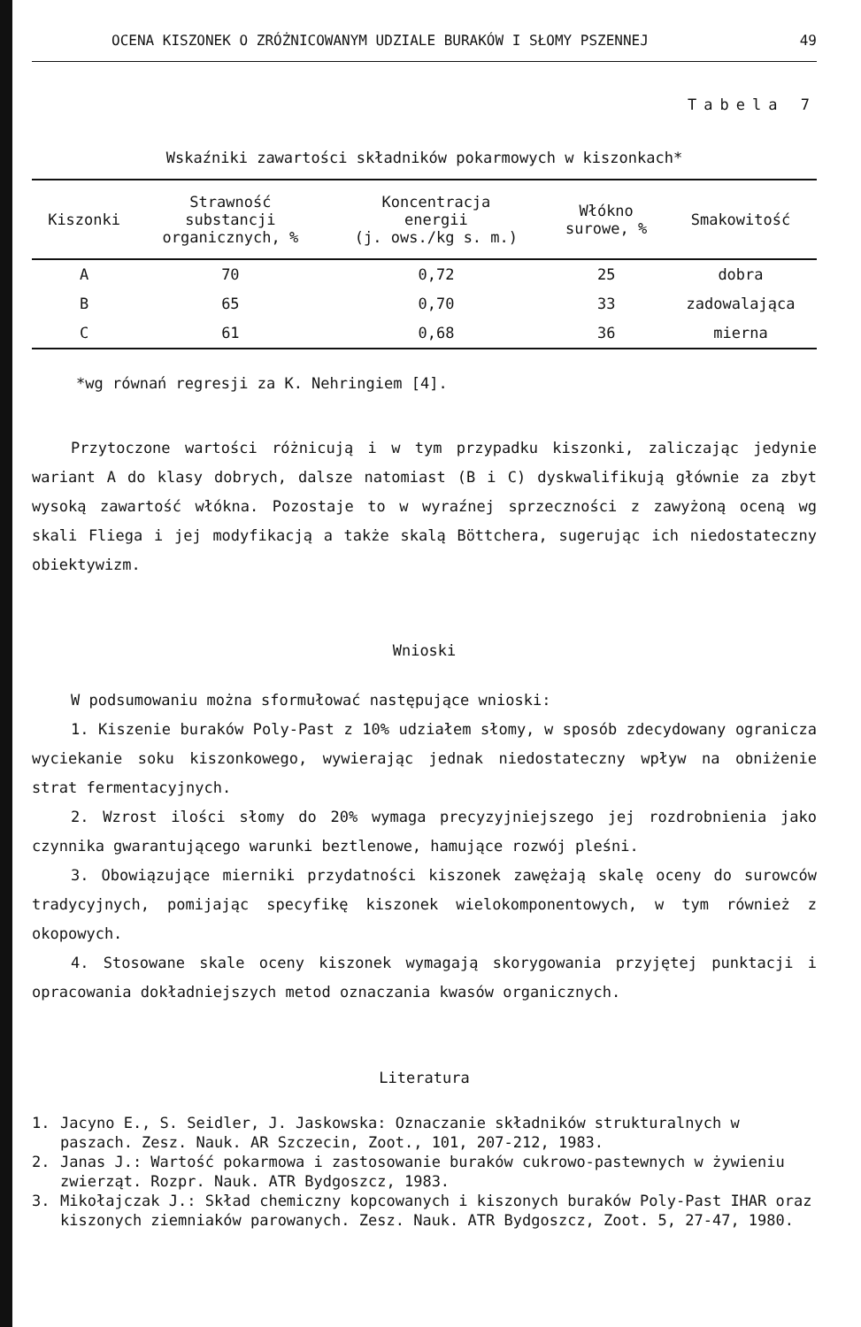OCENA KISZONEK O ZRÓŻNICOWANYM UDZIALE BURAKÓW I SŁOMY PSZENNEJ 49
Tabela 7
Wskaźniki zawartości składników pokarmowych w kiszonkach*
| Kiszonki | Strawność substancji organicznych, % | Koncentracja energii (j. ows./kg s. m.) | Włókno surowe, % | Smakowitość |
| --- | --- | --- | --- | --- |
| A | 70 | 0,72 | 25 | dobra |
| B | 65 | 0,70 | 33 | zadowalająca |
| C | 61 | 0,68 | 36 | mierna |
*wg równań regresji za K. Nehringiem [4].
Przytoczone wartości różnicują i w tym przypadku kiszonki, zaliczając jedynie wariant A do klasy dobrych, dalsze natomiast (B i C) dyskwalifikują głównie za zbyt wysoką zawartość włókna. Pozostaje to w wyraźnej sprzeczności z zawyżoną oceną wg skali Fliega i jej modyfikacją a także skalą Böttchera, sugerując ich niedostateczny obiektywizm.
Wnioski
W podsumowaniu można sformułować następujące wnioski:
1. Kiszenie buraków Poly-Past z 10% udziałem słomy, w sposób zdecydowany ogranicza wyciekanie soku kiszonkowego, wywierając jednak niedostateczny wpływ na obniżenie strat fermentacyjnych.
2. Wzrost ilości słomy do 20% wymaga precyzyjniejszego jej rozdrobnienia jako czynnika gwarantującego warunki beztlenowe, hamujące rozwój pleśni.
3. Obowiązujące mierniki przydatności kiszonek zawężają skalę oceny do surowców tradycyjnych, pomijając specyfikę kiszonek wielokomponentowych, w tym również z okopowych.
4. Stosowane skale oceny kiszonek wymagają skorygowania przyjętej punktacji i opracowania dokładniejszych metod oznaczania kwasów organicznych.
Literatura
1. Jacyno E., S. Seidler, J. Jaskowska: Oznaczanie składników strukturalnych w paszach. Zesz. Nauk. AR Szczecin, Zoot., 101, 207-212, 1983.
2. Janas J.: Wartość pokarmowa i zastosowanie buraków cukrowo-pastewnych w żywieniu zwierząt. Rozpr. Nauk. ATR Bydgoszcz, 1983.
3. Mikołajczak J.: Skład chemiczny kopcowanych i kiszonych buraków Poly-Past IHAR oraz kiszonych ziemniaków parowanych. Zesz. Nauk. ATR Bydgoszcz, Zoot. 5, 27-47, 1980.